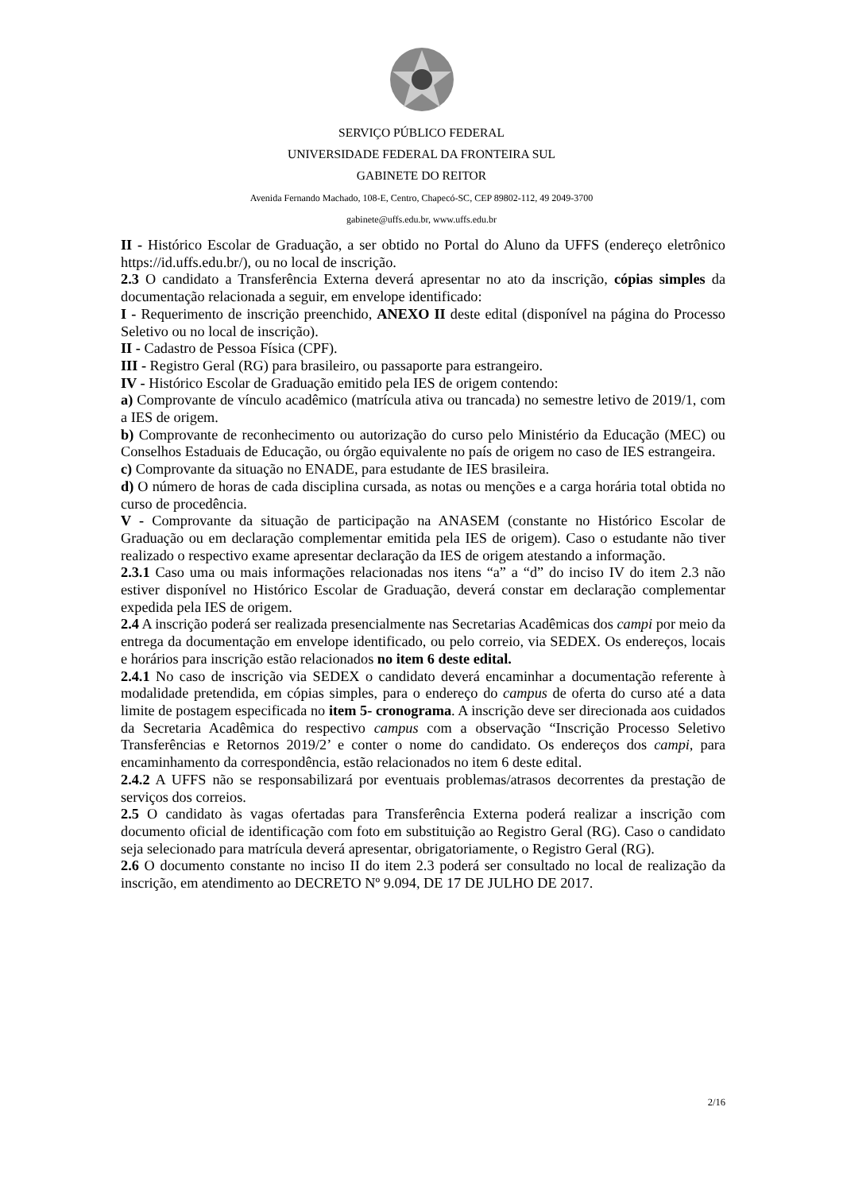SERVIÇO PÚBLICO FEDERAL
UNIVERSIDADE FEDERAL DA FRONTEIRA SUL
GABINETE DO REITOR
Avenida Fernando Machado, 108-E, Centro, Chapecó-SC, CEP 89802-112, 49 2049-3700
gabinete@uffs.edu.br, www.uffs.edu.br
II - Histórico Escolar de Graduação, a ser obtido no Portal do Aluno da UFFS (endereço eletrônico https://id.uffs.edu.br/), ou no local de inscrição.
2.3 O candidato a Transferência Externa deverá apresentar no ato da inscrição, cópias simples da documentação relacionada a seguir, em envelope identificado:
I - Requerimento de inscrição preenchido, ANEXO II deste edital (disponível na página do Processo Seletivo ou no local de inscrição).
II - Cadastro de Pessoa Física (CPF).
III - Registro Geral (RG) para brasileiro, ou passaporte para estrangeiro.
IV - Histórico Escolar de Graduação emitido pela IES de origem contendo:
a) Comprovante de vínculo acadêmico (matrícula ativa ou trancada) no semestre letivo de 2019/1, com a IES de origem.
b) Comprovante de reconhecimento ou autorização do curso pelo Ministério da Educação (MEC) ou Conselhos Estaduais de Educação, ou órgão equivalente no país de origem no caso de IES estrangeira.
c) Comprovante da situação no ENADE, para estudante de IES brasileira.
d) O número de horas de cada disciplina cursada, as notas ou menções e a carga horária total obtida no curso de procedência.
V - Comprovante da situação de participação na ANASEM (constante no Histórico Escolar de Graduação ou em declaração complementar emitida pela IES de origem). Caso o estudante não tiver realizado o respectivo exame apresentar declaração da IES de origem atestando a informação.
2.3.1 Caso uma ou mais informações relacionadas nos itens “a” a “d” do inciso IV do item 2.3 não estiver disponível no Histórico Escolar de Graduação, deverá constar em declaração complementar expedida pela IES de origem.
2.4 A inscrição poderá ser realizada presencialmente nas Secretarias Acadêmicas dos campi por meio da entrega da documentação em envelope identificado, ou pelo correio, via SEDEX. Os endereços, locais e horários para inscrição estão relacionados no item 6 deste edital.
2.4.1 No caso de inscrição via SEDEX o candidato deverá encaminhar a documentação referente à modalidade pretendida, em cópias simples, para o endereço do campus de oferta do curso até a data limite de postagem especificada no item 5- cronograma. A inscrição deve ser direcionada aos cuidados da Secretaria Acadêmica do respectivo campus com a observação “Inscrição Processo Seletivo Transferências e Retornos 2019/2’ e conter o nome do candidato. Os endereços dos campi, para encaminhamento da correspondência, estão relacionados no item 6 deste edital.
2.4.2 A UFFS não se responsabilizará por eventuais problemas/atrasos decorrentes da prestação de serviços dos correios.
2.5 O candidato às vagas ofertadas para Transferência Externa poderá realizar a inscrição com documento oficial de identificação com foto em substituição ao Registro Geral (RG). Caso o candidato seja selecionado para matrícula deverá apresentar, obrigatoriamente, o Registro Geral (RG).
2.6 O documento constante no inciso II do item 2.3 poderá ser consultado no local de realização da inscrição, em atendimento ao DECRETO Nº 9.094, DE 17 DE JULHO DE 2017.
2/16